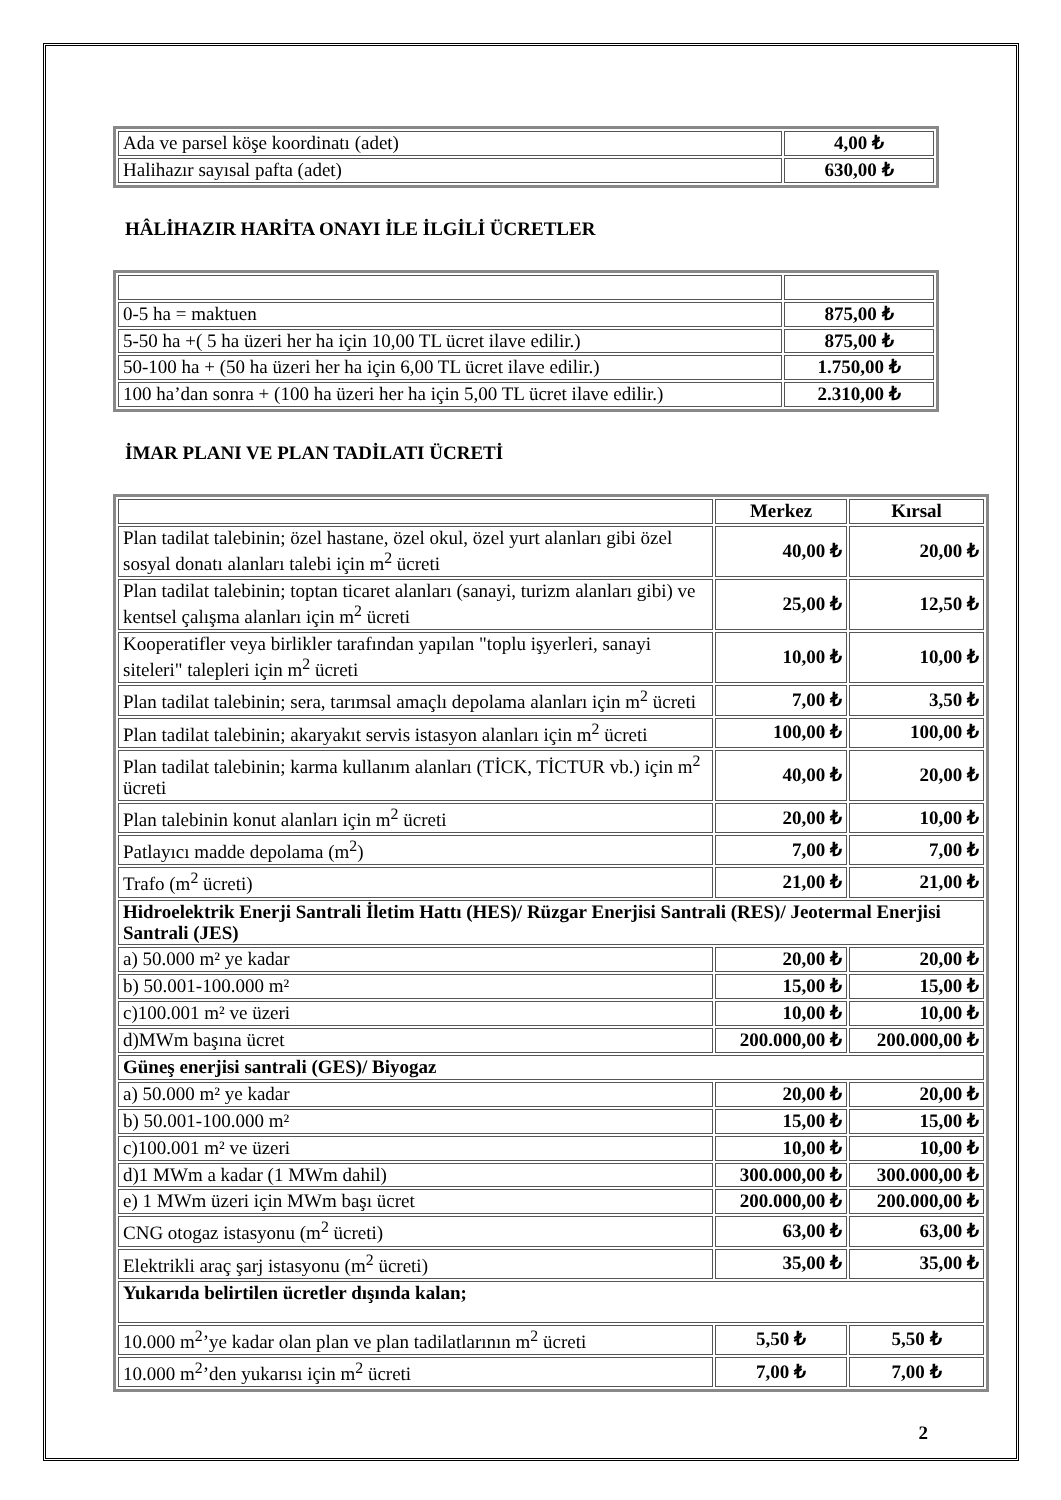| Ada ve parsel köşe koordinatı (adet) | 4,00 ₺ |
| Halihazır sayısal pafta (adet) | 630,00 ₺ |
HÂLİHAZIR HARİTA ONAYI İLE İLGİLİ ÜCRETLER
| 0-5 ha = maktuen | 875,00 ₺ |
| 5-50 ha +( 5 ha üzeri her ha için 10,00 TL ücret ilave edilir.) | 875,00 ₺ |
| 50-100 ha + (50 ha üzeri her ha için 6,00 TL ücret ilave edilir.) | 1.750,00 ₺ |
| 100 ha’dan sonra + (100 ha üzeri her ha için 5,00 TL ücret ilave edilir.) | 2.310,00 ₺ |
İMAR PLANI VE PLAN TADİLATI ÜCRETİ
| | Merkez | Kırsal |
| Plan tadilat talebinin; özel hastane, özel okul, özel yurt alanları gibi özel sosyal donatı alanları talebi için m<sup>2</sup> ücreti | 40,00 ₺ | 20,00 ₺ |
| Plan tadilat talebinin; toptan ticaret alanları (sanayi, turizm alanları gibi) ve kentsel çalışma alanları için m<sup>2</sup> ücreti | 25,00 ₺ | 12,50 ₺ |
| Kooperatifler veya birlikler tarafından yapılan "toplu işyerleri, sanayi siteleri" talepleri için m<sup>2</sup> ücreti | 10,00 ₺ | 10,00 ₺ |
| Plan tadilat talebinin; sera, tarımsal amaçlı depolama alanları için m<sup>2</sup> ücreti | 7,00 ₺ | 3,50 ₺ |
| Plan tadilat talebinin; akaryakıt servis istasyon alanları için m<sup>2</sup> ücreti | 100,00 ₺ | 100,00 ₺ |
| Plan tadilat talebinin; karma kullanım alanları (TİCK, TİCTUR vb.) için m<sup>2</sup> ücreti | 40,00 ₺ | 20,00 ₺ |
| Plan talebinin konut alanları için m<sup>2</sup> ücreti | 20,00 ₺ | 10,00 ₺ |
| Patlayıcı madde depolama (m<sup>2</sup>) | 7,00 ₺ | 7,00 ₺ |
| Trafo (m<sup>2</sup> ücreti) | 21,00 ₺ | 21,00 ₺ |
| Hidroelektrik Enerji Santrali İletim Hattı (HES)/ Rüzgar Enerjisi Santrali (RES)/ Jeotermal Enerjisi Santrali (JES) | | |
| a) 50.000 m² ye kadar | 20,00 ₺ | 20,00 ₺ |
| b) 50.001-100.000 m² | 15,00 ₺ | 15,00 ₺ |
| c)100.001 m² ve üzeri | 10,00 ₺ | 10,00 ₺ |
| d)MWm başına ücret | 200.000,00 ₺ | 200.000,00 ₺ |
| Güneş enerjisi santrali (GES)/ Biyogaz | | |
| a) 50.000 m² ye kadar | 20,00 ₺ | 20,00 ₺ |
| b) 50.001-100.000 m² | 15,00 ₺ | 15,00 ₺ |
| c)100.001 m² ve üzeri | 10,00 ₺ | 10,00 ₺ |
| d)1 MWm a kadar (1 MWm dahil) | 300.000,00 ₺ | 300.000,00 ₺ |
| e) 1 MWm üzeri için MWm başı ücret | 200.000,00 ₺ | 200.000,00 ₺ |
| CNG otogaz istasyonu (m<sup>2</sup> ücreti) | 63,00 ₺ | 63,00 ₺ |
| Elektrikli araç şarj istasyonu (m<sup>2</sup> ücreti) | 35,00 ₺ | 35,00 ₺ |
| Yukarıda belirtilen ücretler dışında kalan; | | |
| 10.000 m<sup>2</sup>’ye kadar olan plan ve plan tadilatlarının m<sup>2</sup> ücreti | 5,50 ₺ | 5,50 ₺ |
| 10.000 m<sup>2</sup>’den yukarısı için m<sup>2</sup> ücreti | 7,00 ₺ | 7,00 ₺ |
2